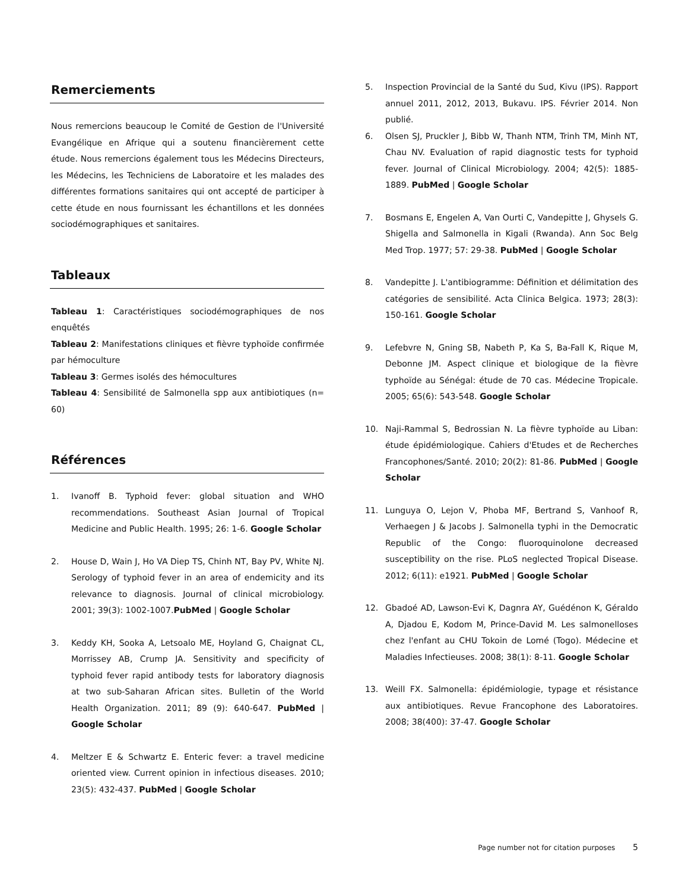Remerciements
Nous remercions beaucoup le Comité de Gestion de l'Université Evangélique en Afrique qui a soutenu financièrement cette étude. Nous remercions également tous les Médecins Directeurs, les Médecins, les Techniciens de Laboratoire et les malades des différentes formations sanitaires qui ont accepté de participer à cette étude en nous fournissant les échantillons et les données sociodémographiques et sanitaires.
Tableaux
Tableau 1: Caractéristiques sociodémographiques de nos enquêtés
Tableau 2: Manifestations cliniques et fièvre typhoïde confirmée par hémoculture
Tableau 3: Germes isolés des hémocultures
Tableau 4: Sensibilité de Salmonella spp aux antibiotiques (n= 60)
Références
1. Ivanoff B. Typhoid fever: global situation and WHO recommendations. Southeast Asian Journal of Tropical Medicine and Public Health. 1995; 26: 1-6. Google Scholar
2. House D, Wain J, Ho VA Diep TS, Chinh NT, Bay PV, White NJ. Serology of typhoid fever in an area of endemicity and its relevance to diagnosis. Journal of clinical microbiology. 2001; 39(3): 1002-1007.PubMed | Google Scholar
3. Keddy KH, Sooka A, Letsoalo ME, Hoyland G, Chaignat CL, Morrissey AB, Crump JA. Sensitivity and specificity of typhoid fever rapid antibody tests for laboratory diagnosis at two sub-Saharan African sites. Bulletin of the World Health Organization. 2011; 89 (9): 640-647. PubMed | Google Scholar
4. Meltzer E & Schwartz E. Enteric fever: a travel medicine oriented view. Current opinion in infectious diseases. 2010; 23(5): 432-437. PubMed | Google Scholar
5. Inspection Provincial de la Santé du Sud, Kivu (IPS). Rapport annuel 2011, 2012, 2013, Bukavu. IPS. Février 2014. Non publié.
6. Olsen SJ, Pruckler J, Bibb W, Thanh NTM, Trinh TM, Minh NT, Chau NV. Evaluation of rapid diagnostic tests for typhoid fever. Journal of Clinical Microbiology. 2004; 42(5): 1885-1889. PubMed | Google Scholar
7. Bosmans E, Engelen A, Van Ourti C, Vandepitte J, Ghysels G. Shigella and Salmonella in Kigali (Rwanda). Ann Soc Belg Med Trop. 1977; 57: 29-38. PubMed | Google Scholar
8. Vandepitte J. L'antibiogramme: Définition et délimitation des catégories de sensibilité. Acta Clinica Belgica. 1973; 28(3): 150-161. Google Scholar
9. Lefebvre N, Gning SB, Nabeth P, Ka S, Ba-Fall K, Rique M, Debonne JM. Aspect clinique et biologique de la fièvre typhoïde au Sénégal: étude de 70 cas. Médecine Tropicale. 2005; 65(6): 543-548. Google Scholar
10. Naji-Rammal S, Bedrossian N. La fièvre typhoïde au Liban: étude épidémiologique. Cahiers d'Etudes et de Recherches Francophones/Santé. 2010; 20(2): 81-86. PubMed | Google Scholar
11. Lunguya O, Lejon V, Phoba MF, Bertrand S, Vanhoof R, Verhaegen J & Jacobs J. Salmonella typhi in the Democratic Republic of the Congo: fluoroquinolone decreased susceptibility on the rise. PLoS neglected Tropical Disease. 2012; 6(11): e1921. PubMed | Google Scholar
12. Gbadoé AD, Lawson-Evi K, Dagnra AY, Guédénon K, Géraldo A, Djadou E, Kodom M, Prince-David M. Les salmonelloses chez l'enfant au CHU Tokoin de Lomé (Togo). Médecine et Maladies Infectieuses. 2008; 38(1): 8-11. Google Scholar
13. Weill FX. Salmonella: épidémiologie, typage et résistance aux antibiotiques. Revue Francophone des Laboratoires. 2008; 38(400): 37-47. Google Scholar
Page number not for citation purposes 5